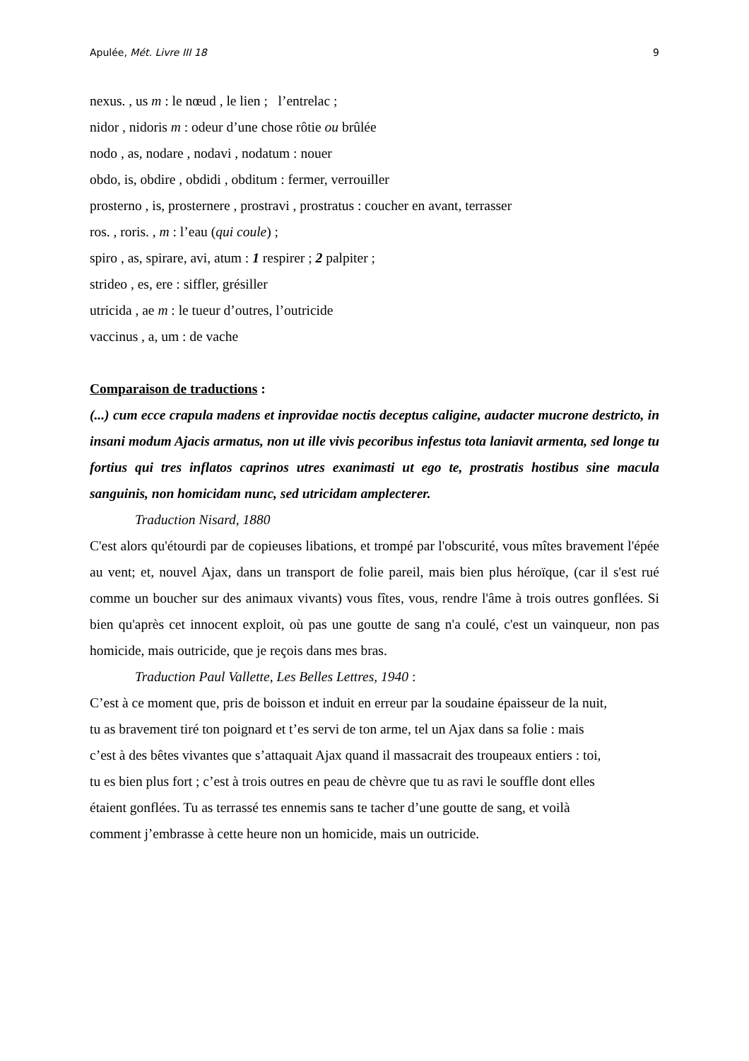Apulée, Mét. Livre III 18 9
nexus. , us m : le nœud , le lien ; l’entrelac ;
nidor , nidoris m : odeur d’une chose rôtie ou brûlée
nodo , as, nodare , nodavi , nodatum : nouer
obdo, is, obdire , obdidi , obditum : fermer, verrouiller
prosterno , is, prosternere , prostravi , prostratus : coucher en avant, terrasser
ros. , roris. , m : l’eau (qui coule) ;
spiro , as, spirare, avi, atum : 1 respirer ; 2 palpiter ;
strideo , es, ere : siffler, grésiller
utricida , ae m : le tueur d’outres, l’outricide
vaccinus , a, um : de vache
Comparaison de traductions :
(...) cum ecce crapula madens et inprovidae noctis deceptus caligine, audacter mucrone destricto, in insani modum Ajacis armatus, non ut ille vivis pecoribus infestus tota laniavit armenta, sed longe tu fortius qui tres inflatos caprinos utres exanimasti ut ego te, prostratis hostibus sine macula sanguinis, non homicidam nunc, sed utricidam amplecterer.
Traduction Nisard, 1880
C'est alors qu'étourdi par de copieuses libations, et trompé par l'obscurité, vous mîtes bravement l'épée au vent; et, nouvel Ajax, dans un transport de folie pareil, mais bien plus héroïque, (car il s'est rué comme un boucher sur des animaux vivants) vous fîtes, vous, rendre l'âme à trois outres gonflées. Si bien qu'après cet innocent exploit, où pas une goutte de sang n'a coulé, c'est un vainqueur, non pas homicide, mais outricide, que je reçois dans mes bras.
Traduction Paul Vallette, Les Belles Lettres, 1940 :
C’est à ce moment que, pris de boisson et induit en erreur par la soudaine épaisseur de la nuit,
tu as bravement tiré ton poignard et t’es servi de ton arme, tel un Ajax dans sa folie : mais
c’est à des bêtes vivantes que s’attaquait Ajax quand il massacrait des troupeaux entiers : toi,
tu es bien plus fort ; c’est à trois outres en peau de chèvre que tu as ravi le souffle dont elles
étaient gonflées. Tu as terrassé tes ennemis sans te tacher d’une goutte de sang, et voilà
comment j’embrasse à cette heure non un homicide, mais un outricide.